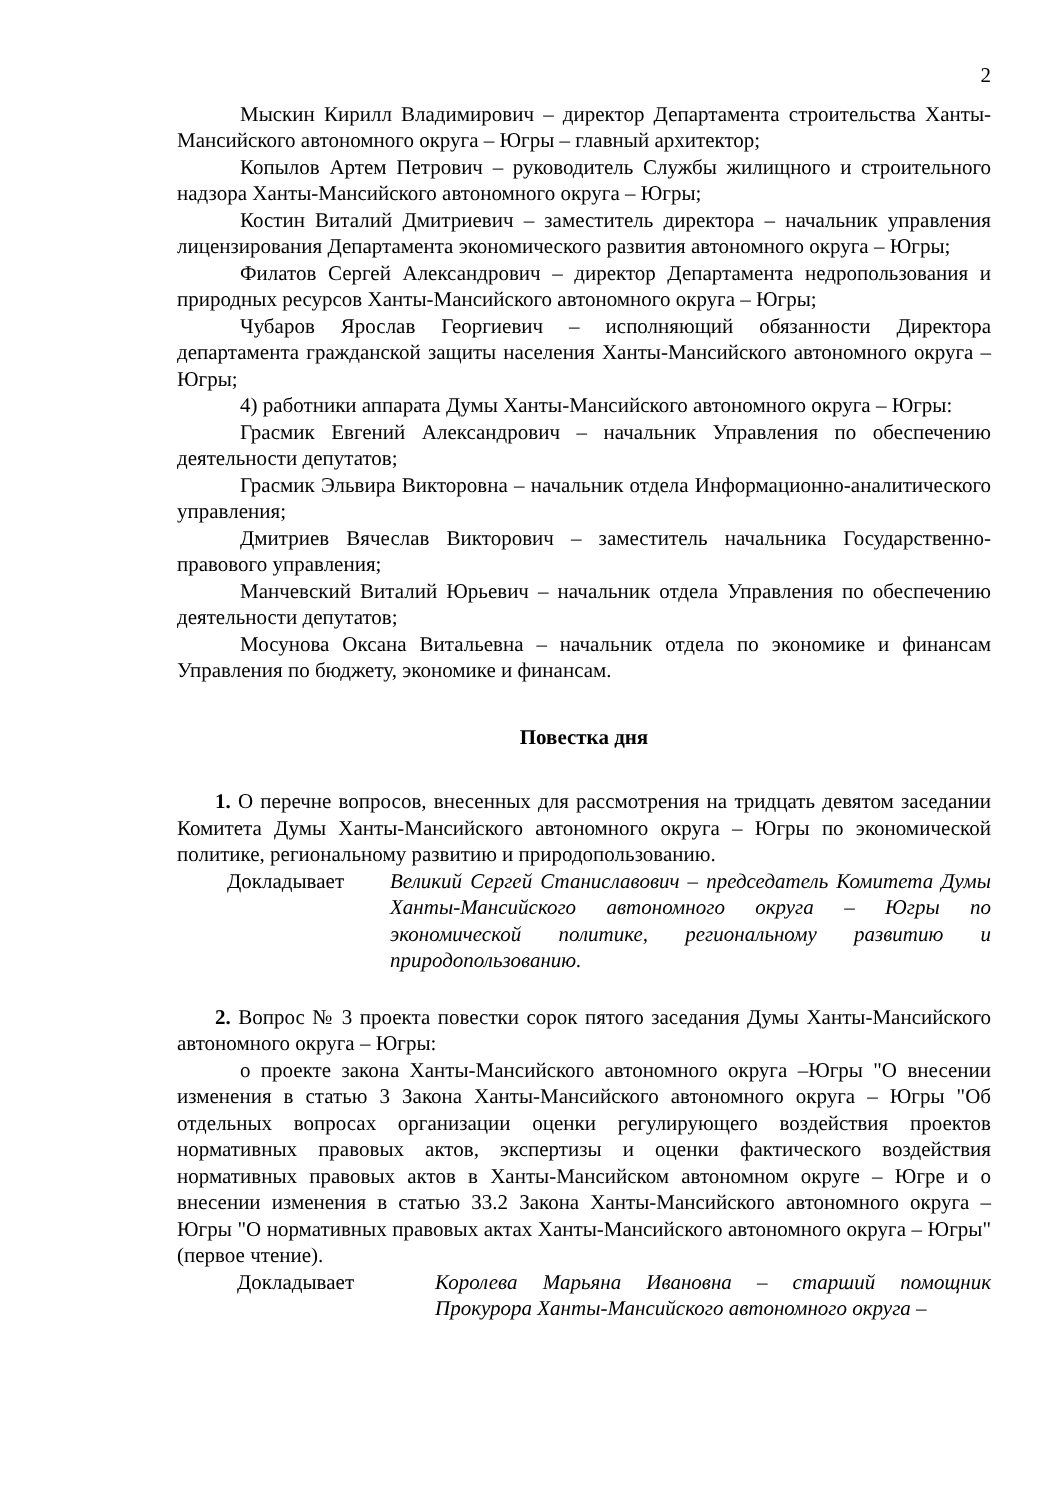2
Мыскин Кирилл Владимирович – директор Департамента строительства Ханты-Мансийского автономного округа – Югры – главный архитектор;
Копылов Артем Петрович – руководитель Службы жилищного и строительного надзора Ханты-Мансийского автономного округа – Югры;
Костин Виталий Дмитриевич – заместитель директора – начальник управления лицензирования Департамента экономического развития автономного округа – Югры;
Филатов Сергей Александрович – директор Департамента недропользования и природных ресурсов Ханты-Мансийского автономного округа – Югры;
Чубаров Ярослав Георгиевич – исполняющий обязанности Директора департамента гражданской защиты населения Ханты-Мансийского автономного округа – Югры;
4) работники аппарата Думы Ханты-Мансийского автономного округа – Югры:
Грасмик Евгений Александрович – начальник Управления по обеспечению деятельности депутатов;
Грасмик Эльвира Викторовна – начальник отдела Информационно-аналитического управления;
Дмитриев Вячеслав Викторович – заместитель начальника Государственно-правового управления;
Манчевский Виталий Юрьевич – начальник отдела Управления по обеспечению деятельности депутатов;
Мосунова Оксана Витальевна – начальник отдела по экономике и финансам Управления по бюджету, экономике и финансам.
Повестка дня
1. О перечне вопросов, внесенных для рассмотрения на тридцать девятом заседании Комитета Думы Ханты-Мансийского автономного округа – Югры по экономической политике, региональному развитию и природопользованию.
Докладывает Великий Сергей Станиславович – председатель Комитета Думы Ханты-Мансийского автономного округа – Югры по экономической политике, региональному развитию и природопользованию.
2. Вопрос № 3 проекта повестки сорок пятого заседания Думы Ханты-Мансийского автономного округа – Югры:
о проекте закона Ханты-Мансийского автономного округа –Югры "О внесении изменения в статью 3 Закона Ханты-Мансийского автономного округа – Югры "Об отдельных вопросах организации оценки регулирующего воздействия проектов нормативных правовых актов, экспертизы и оценки фактического воздействия нормативных правовых актов в Ханты-Мансийском автономном округе – Югре и о внесении изменения в статью 33.2 Закона Ханты-Мансийского автономного округа – Югры "О нормативных правовых актах Ханты-Мансийского автономного округа – Югры" (первое чтение).
Докладывает Королева Марьяна Ивановна – старший помощник Прокурора Ханты-Мансийского автономного округа –